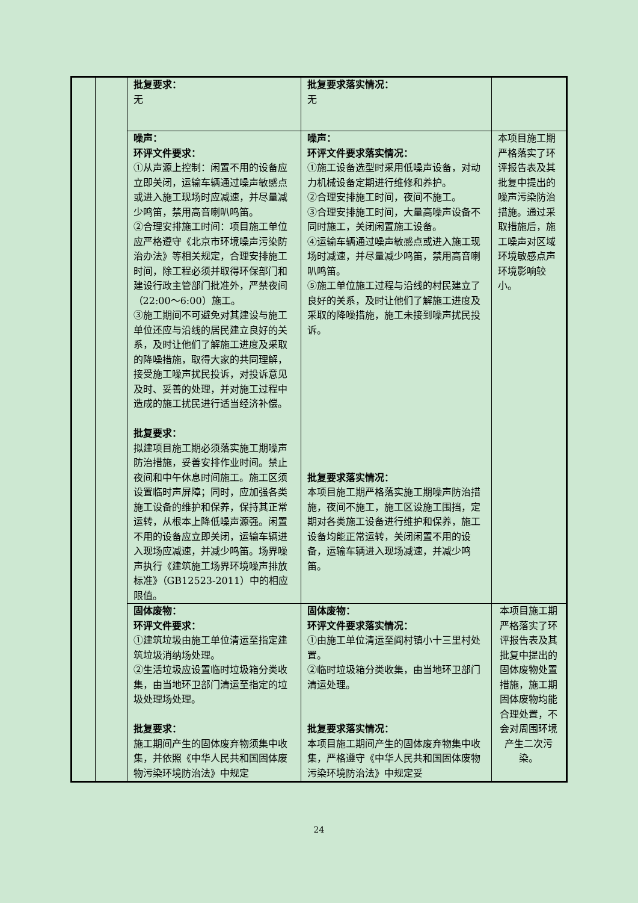| | | 批复要求： 无 | 批复要求落实情况： 无 | |
| | | 噪声： 环评文件要求： ①从声源上控制：闲置不用的设备应立即关闭，运输车辆通过噪声敏感点或进入施工现场时应减速，并尽量减少鸣笛，禁用高音喇叭鸣笛。 ②合理安排施工时间：项目施工单位应严格遵守《北京市环境噪声污染防治办法》等相关规定，合理安排施工时间，除工程必须并取得环保部门和建设行政主管部门批准外，严禁夜间（22:00～6:00）施工。 ③施工期间不可避免对其建设与施工单位还应与沿线的居民建立良好的关系，及时让他们了解施工进度及采取的降噪措施，取得大家的共同理解，接受施工噪声扰民投诉，对投诉意见及时、妥善的处理，并对施工过程中造成的施工扰民进行适当经济补偿。 批复要求： 拟建项目施工期必须落实施工期噪声防治措施，妥善安排作业时间。禁止夜间和中午休息时间施工。施工区须设置临时声屏障；同时，应加强各类施工设备的维护和保养，保持其正常运转，从根本上降低噪声源强。闲置不用的设备应立即关闭，运输车辆进入现场应减速，并减少鸣笛。场界噪声执行《建筑施工场界环境噪声排放标准》（GB12523-2011）中的相应限值。 | 噪声： 环评文件要求落实情况： ①施工设备选型时采用低噪声设备，对动力机械设备定期进行维修和养护。 ②合理安排施工时间，夜间不施工。 ③合理安排施工时间，大量高噪声设备不同时施工，关闭闲置施工设备。 ④运输车辆通过噪声敏感点或进入施工现场时减速，并尽量减少鸣笛，禁用高音喇叭鸣笛。 ⑤施工单位施工过程与沿线的村民建立了良好的关系，及时让他们了解施工进度及采取的降噪措施，施工未接到噪声扰民投诉。 批复要求落实情况： 本项目施工期严格落实施工期噪声防治措施，夜间不施工，施工区设施工围挡，定期对各类施工设备进行维护和保养，施工设备均能正常运转，关闭闲置不用的设备，运输车辆进入现场减速，并减少鸣笛。 | 本项目施工期严格落实了环评报告表及其批复中提出的噪声污染防治措施。通过采取措施后，施工噪声对区域环境敏感点声环境影响较小。 |
| | | 固体废物： 环评文件要求： ①建筑垃圾由施工单位清运至指定建筑垃圾消纳场处理。 ②生活垃圾应设置临时垃圾箱分类收集，由当地环卫部门清运至指定的垃圾处理场处理。 批复要求： 施工期间产生的固体废弃物须集中收集，并依照《中华人民共和国固体废物污染环境防治法》中规定 | 固体废物： 环评文件要求落实情况： ①由施工单位清运至阎村镇小十三里村处置。 ②临时垃圾箱分类收集，由当地环卫部门清运处理。 批复要求落实情况： 本项目施工期间产生的固体废弃物集中收集，严格遵守《中华人民共和国固体废物污染环境防治法》中规定妥 | 本项目施工期严格落实了环评报告表及其批复中提出的固体废物处置措施，施工期固体废物均能合理处置，不会对周围环境产生二次污染。 |
24